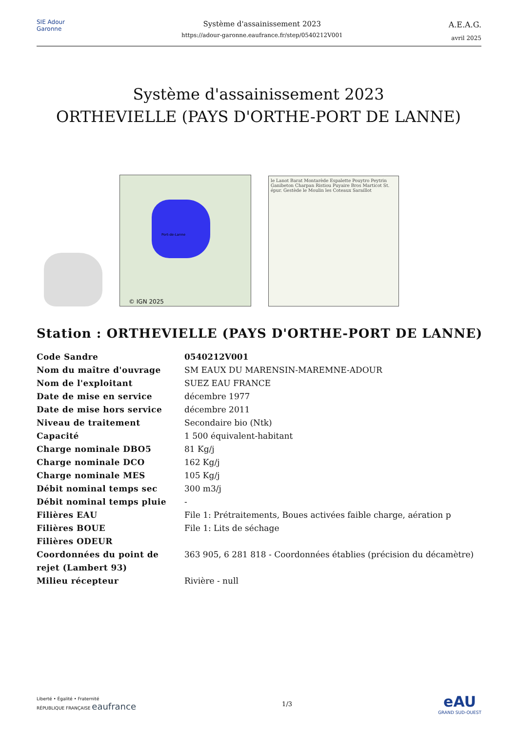SIE Adour Garonne
Système d'assainissement 2023
https://adour-garonne.eaufrance.fr/step/0540212V001
A.E.A.G.
avril 2025
Système d'assainissement 2023
ORTHEVIELLE (PAYS D'ORTHE-PORT DE LANNE)
Port-de-Lanne
© IGN 2025
le Lanot Barat Montarède Espalette Pouytro Peytrin Ganibeton Charpan Ristiou Puyaire Bros Marticot St. épur. Gestède le Moulin les Coteaux Saraillot
Station : ORTHEVIELLE (PAYS D'ORTHE-PORT DE LANNE)
| Code Sandre | 0540212V001 |
| Nom du maître d'ouvrage | SM EAUX DU MARENSIN-MAREMNE-ADOUR |
| Nom de l'exploitant | SUEZ EAU FRANCE |
| Date de mise en service | décembre 1977 |
| Date de mise hors service | décembre 2011 |
| Niveau de traitement | Secondaire bio (Ntk) |
| Capacité | 1 500 équivalent-habitant |
| Charge nominale DBO5 | 81 Kg/j |
| Charge nominale DCO | 162 Kg/j |
| Charge nominale MES | 105 Kg/j |
| Débit nominal temps sec | 300 m3/j |
| Débit nominal temps pluie | - |
| Filières EAU | File 1: Prétraitements, Boues activées faible charge, aération p |
| Filières BOUE | File 1: Lits de séchage |
| Filières ODEUR | |
| Coordonnées du point de rejet (Lambert 93) | 363 905, 6 281 818 - Coordonnées établies (précision du décamètre) |
| Milieu récepteur | Rivière - null |
Liberté • Égalité • Fraternité
RÉPUBLIQUE FRANÇAISE eaufrance
1/3
eAU
GRAND SUD-OUEST